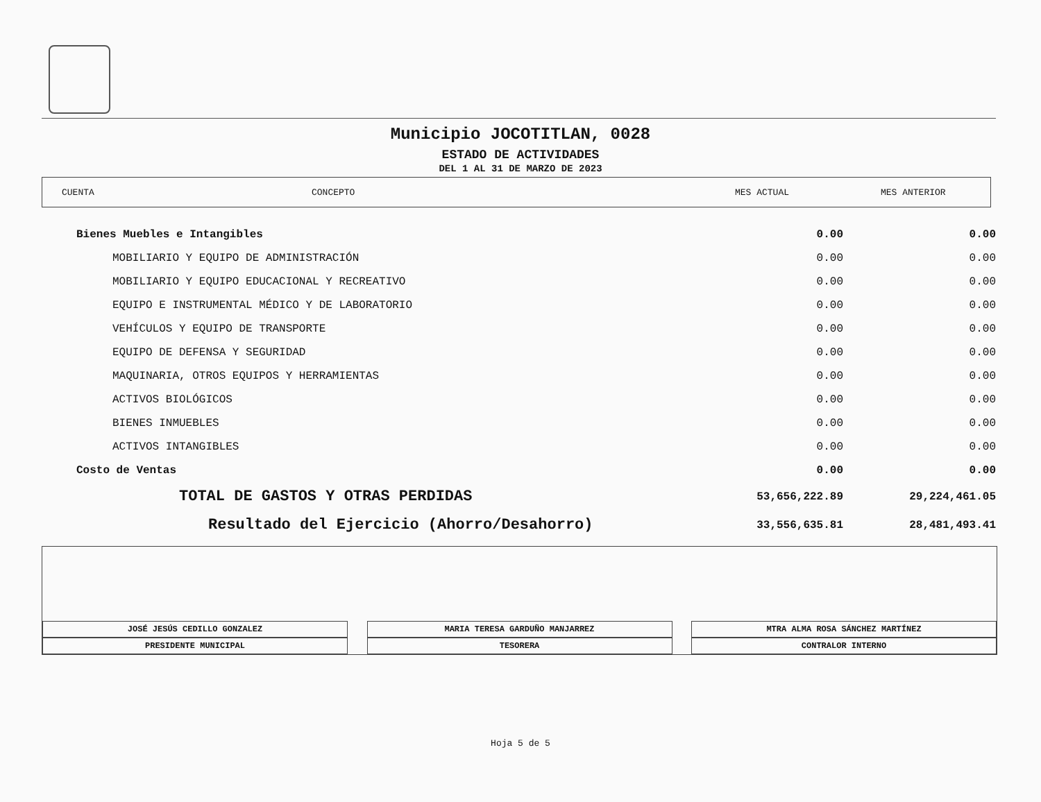Municipio JOCOTITLAN, 0028
ESTADO DE ACTIVIDADES
DEL 1 AL 31 DE MARZO DE 2023
CUENTA CONCEPTO MES ACTUAL MES ANTERIOR
| Bienes Muebles e Intangibles | 0.00 | 0.00 |
| MOBILIARIO Y EQUIPO DE ADMINISTRACIÓN | 0.00 | 0.00 |
| MOBILIARIO Y EQUIPO EDUCACIONAL Y RECREATIVO | 0.00 | 0.00 |
| EQUIPO E INSTRUMENTAL MÉDICO Y DE LABORATORIO | 0.00 | 0.00 |
| VEHÍCULOS Y EQUIPO DE TRANSPORTE | 0.00 | 0.00 |
| EQUIPO DE DEFENSA Y SEGURIDAD | 0.00 | 0.00 |
| MAQUINARIA, OTROS EQUIPOS Y HERRAMIENTAS | 0.00 | 0.00 |
| ACTIVOS BIOLÓGICOS | 0.00 | 0.00 |
| BIENES INMUEBLES | 0.00 | 0.00 |
| ACTIVOS INTANGIBLES | 0.00 | 0.00 |
| Costo de Ventas | 0.00 | 0.00 |
| TOTAL DE GASTOS Y OTRAS PERDIDAS | 53,656,222.89 | 29,224,461.05 |
| Resultado del Ejercicio (Ahorro/Desahorro) | 33,556,635.81 | 28,481,493.41 |
JOSÉ JESÚS CEDILLO GONZALEZ
PRESIDENTE MUNICIPAL
MARIA TERESA GARDUÑO MANJARREZ
TESORERA
MTRA ALMA ROSA SÁNCHEZ MARTÍNEZ
CONTRALOR INTERNO
Hoja 5 de 5